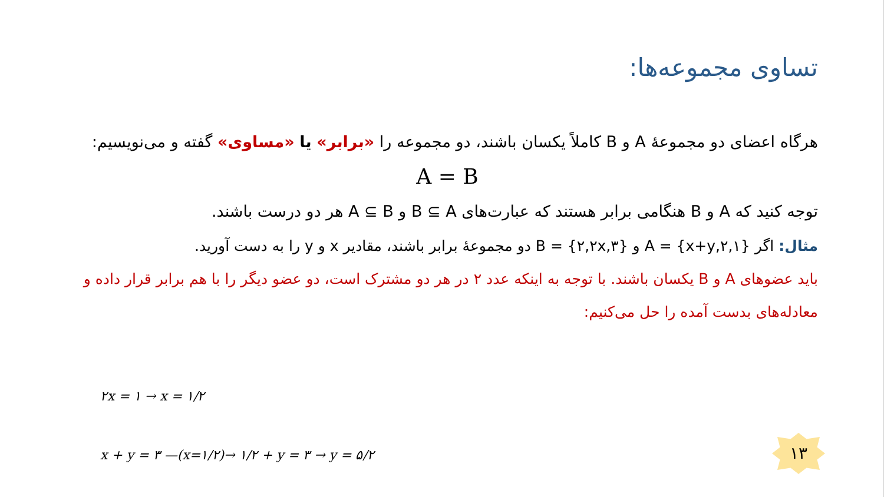تساوی مجموعه‌ها:
هرگاه اعضای دو مجموعهٔ A و B کاملاً یکسان باشند، دو مجموعه را «برابر» یا «مساوی» گفته و می‌نویسیم:
A = B
توجه کنید که A و B هنگامی برابر هستند که عبارت‌های B ⊆ A و A ⊆ B هر دو درست باشند.
مثال: اگر {x+y,۲,۱} = A و {۲,۲x,۳} = B دو مجموعهٔ برابر باشند، مقادیر x و y را به دست آورید.
باید عضوهای A و B یکسان باشند. با توجه به اینکه عدد ۲ در هر دو مشترک است، دو عضو دیگر را با هم برابر قرار داده و معادله‌های بدست آمده را حل می‌کنیم:
۲x = ۱ → x = ۱/۲
x + y = ۳ —(x=۱/۲)→ ۱/۲ + y = ۳ → y = ۵/۲
۱۳